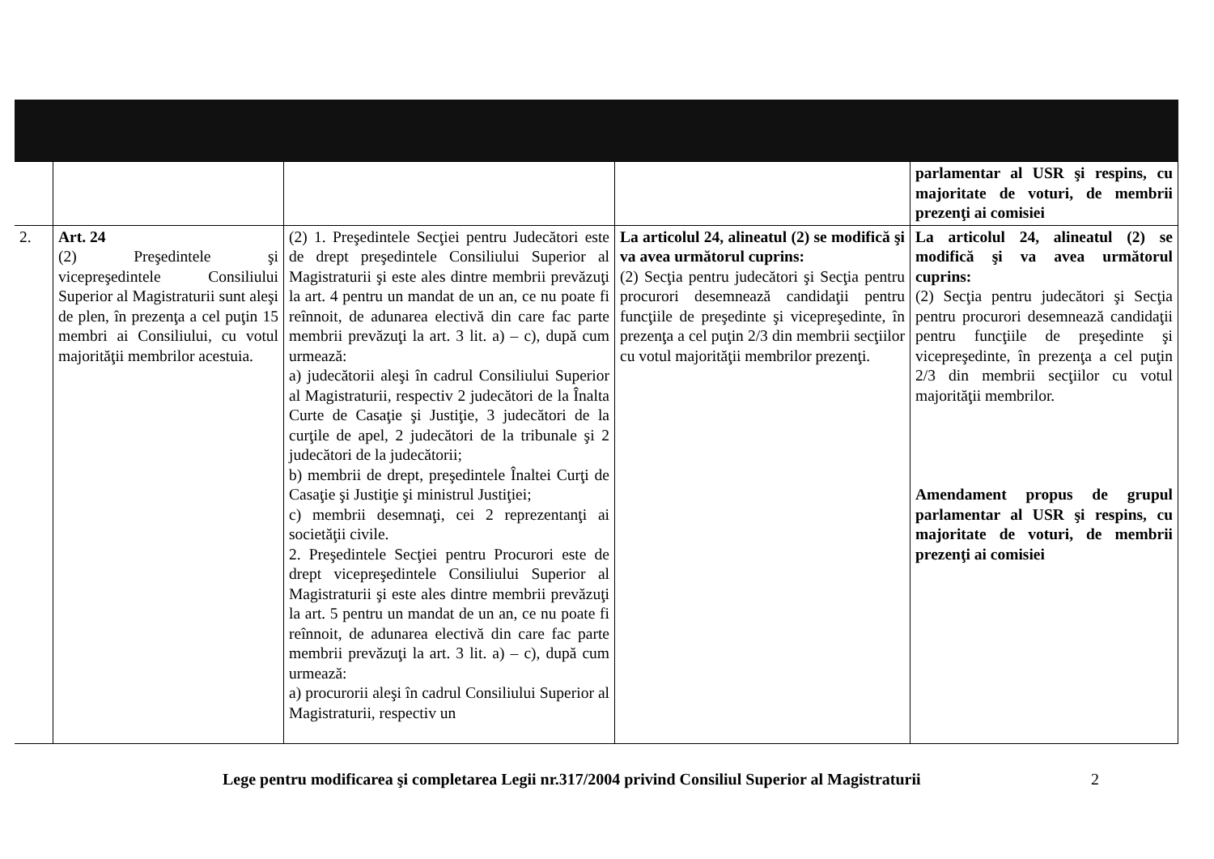| | | | | parlamentar al USR şi respins, cu majoritate de voturi, de membrii prezenţi ai comisiei |
| 2. | Art. 24 (2) Preşedintele şi vicepreşedintele Consiliului Superior al Magistraturii sunt aleşi de plen, în prezenţa a cel puţin 15 membri ai Consiliului, cu votul majorităţii membrilor acestuia. | (2) 1. Preşedintele Secţiei pentru Judecători este de drept preşedintele Consiliului Superior al Magistraturii şi este ales dintre membrii prevăzuţi la art. 4 pentru un mandat de un an, ce nu poate fi reînnoit, de adunarea electivă din care fac parte membrii prevăzuţi la art. 3 lit. a) – c), după cum urmează: a) judecătorii aleşi în cadrul Consiliului Superior al Magistraturii, respectiv 2 judecători de la Înalta Curte de Casaţie şi Justiţie, 3 judecători de la curţile de apel, 2 judecători de la tribunale şi 2 judecători de la judecătorii; b) membrii de drept, preşedintele Înaltei Curţi de Casaţie şi Justiţie şi ministrul Justiţiei; c) membrii desemnaţi, cei 2 reprezentanţi ai societăţii civile. 2. Preşedintele Secţiei pentru Procurori este de drept vicepreşedintele Consiliului Superior al Magistraturii şi este ales dintre membrii prevăzuţi la art. 5 pentru un mandat de un an, ce nu poate fi reînnoit, de adunarea electivă din care fac parte membrii prevăzuţi la art. 3 lit. a) – c), după cum urmează: a) procurorii aleşi în cadrul Consiliului Superior al Magistraturii, respectiv un | La articolul 24, alineatul (2) se modifică şi va avea următorul cuprins: (2) Secţia pentru judecători şi Secţia pentru procurori desemnează candidaţii pentru funcţiile de preşedinte şi vicepreşedinte, în prezenţa a cel puţin 2/3 din membrii secţiilor cu votul majorităţii membrilor prezenţi. | La articolul 24, alineatul (2) se modifică şi va avea următorul cuprins: (2) Secţia pentru judecători şi Secţia pentru procurori desemnează candidaţii pentru funcţiile de preşedinte şi vicepreşedinte, în prezenţa a cel puţin 2/3 din membrii secţiilor cu votul majorităţii membrilor. Amendament propus de grupul parlamentar al USR şi respins, cu majoritate de voturi, de membrii prezenţi ai comisiei |
Lege pentru modificarea şi completarea Legii nr.317/2004 privind Consiliul Superior al Magistraturii
2